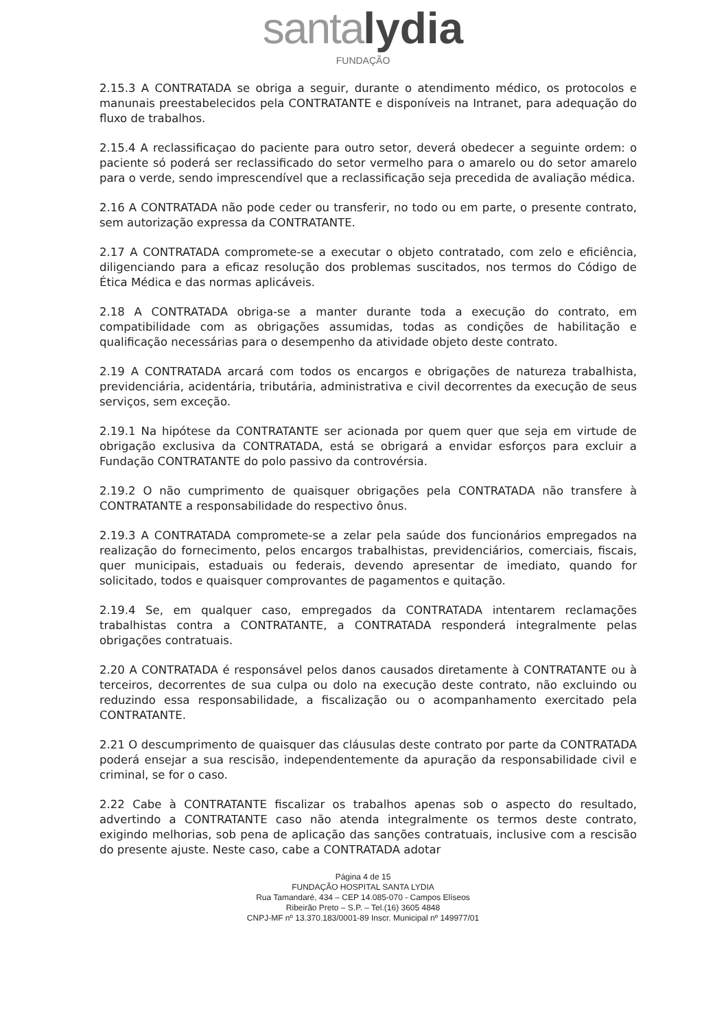santa lydia
FUNDAÇÃO
2.15.3 A CONTRATADA se obriga a seguir, durante o atendimento médico, os protocolos e manunais preestabelecidos pela CONTRATANTE e disponíveis na Intranet, para adequação do fluxo de trabalhos.
2.15.4 A reclassificaçao do paciente para outro setor, deverá obedecer a seguinte ordem: o paciente só poderá ser reclassificado do setor vermelho para o amarelo ou do setor amarelo para o verde, sendo imprescendível que a reclassificação seja precedida de avaliação médica.
2.16 A CONTRATADA não pode ceder ou transferir, no todo ou em parte, o presente contrato, sem autorização expressa da CONTRATANTE.
2.17 A CONTRATADA compromete-se a executar o objeto contratado, com zelo e eficiência, diligenciando para a eficaz resolução dos problemas suscitados, nos termos do Código de Ética Médica e das normas aplicáveis.
2.18 A CONTRATADA obriga-se a manter durante toda a execução do contrato, em compatibilidade com as obrigações assumidas, todas as condições de habilitação e qualificação necessárias para o desempenho da atividade objeto deste contrato.
2.19 A CONTRATADA arcará com todos os encargos e obrigações de natureza trabalhista, previdenciária, acidentária, tributária, administrativa e civil decorrentes da execução de seus serviços, sem exceção.
2.19.1 Na hipótese da CONTRATANTE ser acionada por quem quer que seja em virtude de obrigação exclusiva da CONTRATADA, está se obrigará a envidar esforços para excluir a Fundação CONTRATANTE do polo passivo da controvérsia.
2.19.2 O não cumprimento de quaisquer obrigações pela CONTRATADA não transfere à CONTRATANTE a responsabilidade do respectivo ônus.
2.19.3 A CONTRATADA compromete-se a zelar pela saúde dos funcionários empregados na realização do fornecimento, pelos encargos trabalhistas, previdenciários, comerciais, fiscais, quer municipais, estaduais ou federais, devendo apresentar de imediato, quando for solicitado, todos e quaisquer comprovantes de pagamentos e quitação.
2.19.4 Se, em qualquer caso, empregados da CONTRATADA intentarem reclamações trabalhistas contra a CONTRATANTE, a CONTRATADA responderá integralmente pelas obrigações contratuais.
2.20 A CONTRATADA é responsável pelos danos causados diretamente à CONTRATANTE ou à terceiros, decorrentes de sua culpa ou dolo na execução deste contrato, não excluindo ou reduzindo essa responsabilidade, a fiscalização ou o acompanhamento exercitado pela CONTRATANTE.
2.21 O descumprimento de quaisquer das cláusulas deste contrato por parte da CONTRATADA poderá ensejar a sua rescisão, independentemente da apuração da responsabilidade civil e criminal, se for o caso.
2.22 Cabe à CONTRATANTE fiscalizar os trabalhos apenas sob o aspecto do resultado, advertindo a CONTRATANTE caso não atenda integralmente os termos deste contrato, exigindo melhorias, sob pena de aplicação das sanções contratuais, inclusive com a rescisão do presente ajuste. Neste caso, cabe a CONTRATADA adotar
Página 4 de 15
FUNDAÇÃO HOSPITAL SANTA LYDIA
Rua Tamandaré, 434 – CEP 14.085-070 - Campos Elíseos
Ribeirão Preto – S.P. – Tel.(16) 3605 4848
CNPJ-MF nº 13.370.183/0001-89 Inscr. Municipal nº 149977/01